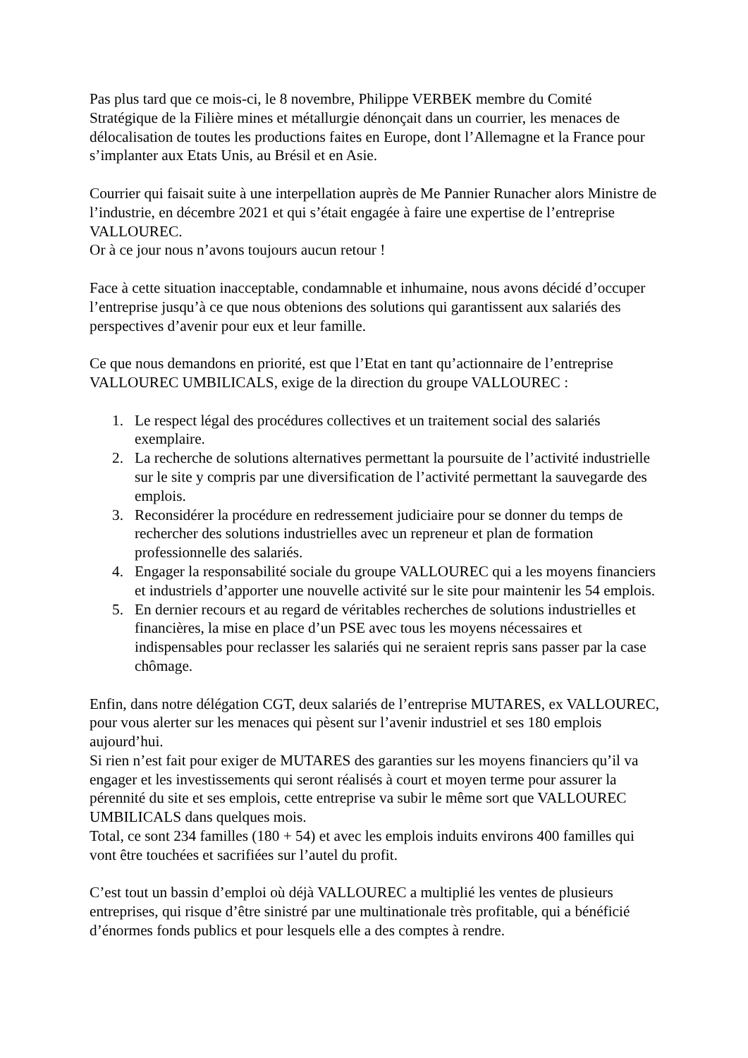Pas plus tard que ce mois-ci, le 8 novembre, Philippe VERBEK membre du Comité Stratégique de la Filière mines et métallurgie dénonçait dans un courrier, les menaces de délocalisation de toutes les productions faites en Europe, dont l’Allemagne et la France pour s’implanter aux Etats Unis, au Brésil et en Asie.
Courrier qui faisait suite à une interpellation auprès de Me Pannier Runacher alors Ministre de l’industrie, en décembre 2021 et qui s’était engagée à faire une expertise de l’entreprise VALLOUREC.
Or à ce jour nous n’avons toujours aucun retour !
Face à cette situation inacceptable, condamnable et inhumaine, nous avons décidé d’occuper l’entreprise jusqu’à ce que nous obtenions des solutions qui garantissent aux salariés des perspectives d’avenir pour eux et leur famille.
Ce que nous demandons en priorité, est que l’Etat en tant qu’actionnaire de l’entreprise VALLOUREC UMBILICALS, exige de la direction du groupe VALLOUREC :
1. Le respect légal des procédures collectives et un traitement social des salariés exemplaire.
2. La recherche de solutions alternatives permettant la poursuite de l’activité industrielle sur le site y compris par une diversification de l’activité permettant la sauvegarde des emplois.
3. Reconsidérer la procédure en redressement judiciaire pour se donner du temps de rechercher des solutions industrielles avec un repreneur et plan de formation professionnelle des salariés.
4. Engager la responsabilité sociale du groupe VALLOUREC qui a les moyens financiers et industriels d’apporter une nouvelle activité sur le site pour maintenir les 54 emplois.
5. En dernier recours et au regard de véritables recherches de solutions industrielles et financières, la mise en place d’un PSE avec tous les moyens nécessaires et indispensables pour reclasser les salariés qui ne seraient repris sans passer par la case chômage.
Enfin, dans notre délégation CGT, deux salariés de l’entreprise MUTARES, ex VALLOUREC, pour vous alerter sur les menaces qui pèsent sur l’avenir industriel et ses 180 emplois aujourd’hui.
Si rien n’est fait pour exiger de MUTARES des garanties sur les moyens financiers qu’il va engager et les investissements qui seront réalisés à court et moyen terme pour assurer la pérennité du site et ses emplois, cette entreprise va subir le même sort que VALLOUREC UMBILICALS dans quelques mois.
Total, ce sont 234 familles (180 + 54) et avec les emplois induits environs 400 familles qui vont être touchées et sacrifiées sur l’autel du profit.
C’est tout un bassin d’emploi où déjà VALLOUREC a multiplié les ventes de plusieurs entreprises, qui risque d’être sinistré par une multinationale très profitable, qui a bénéficié d’énormes fonds publics et pour lesquels elle a des comptes à rendre.